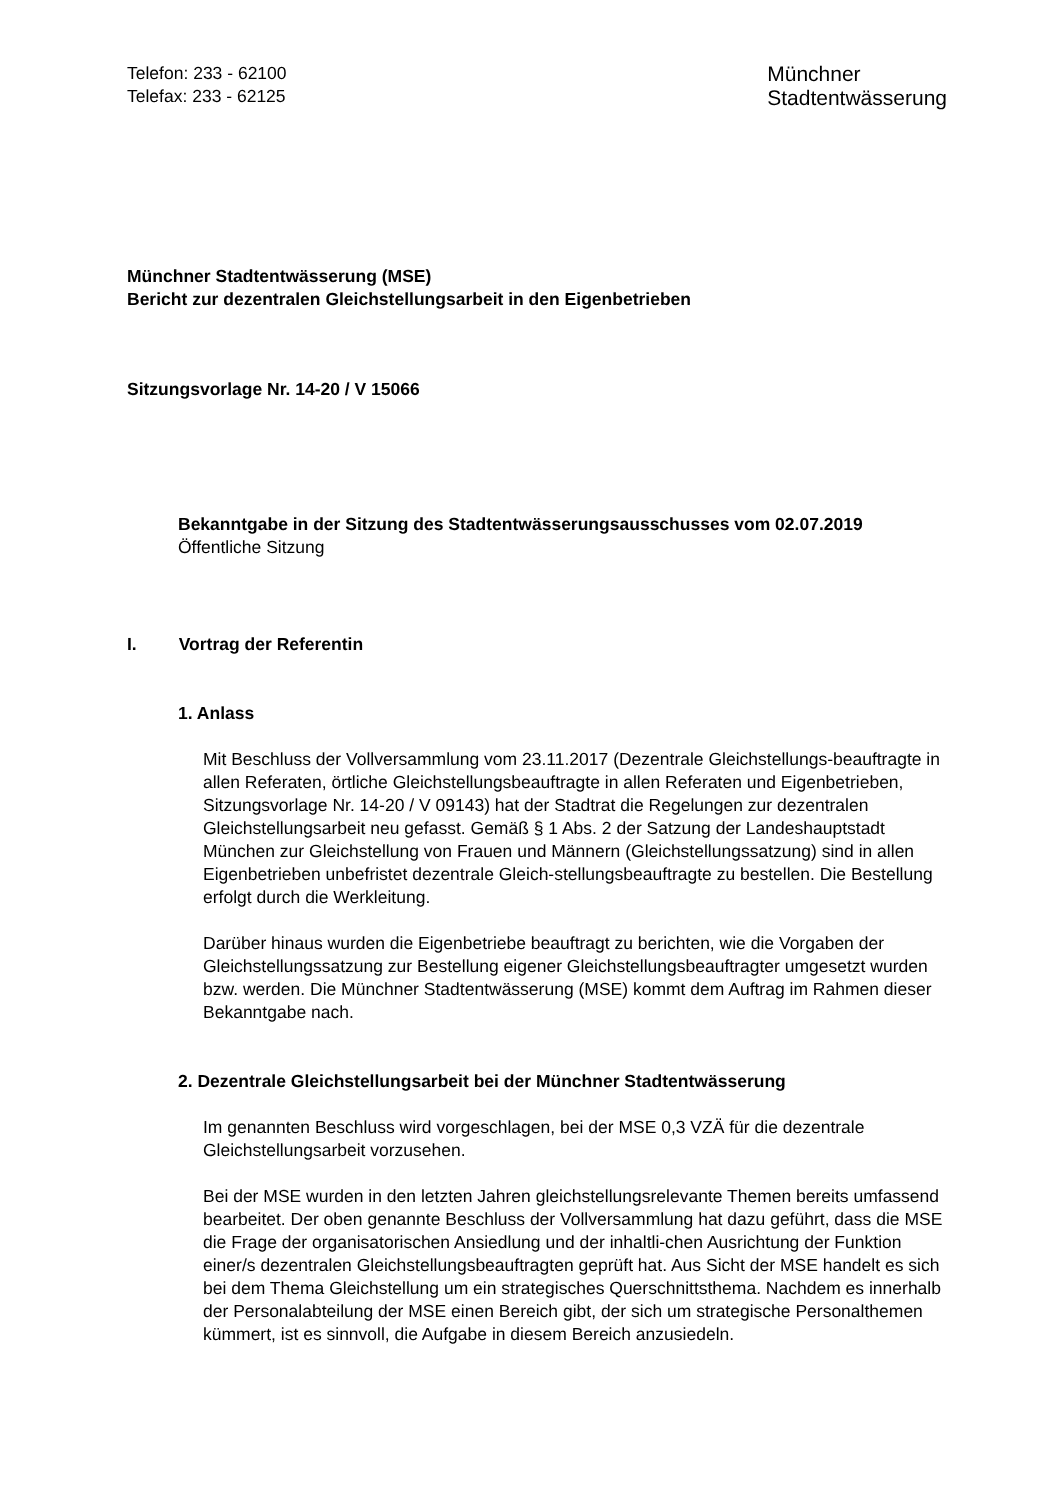Telefon: 233 - 62100
Telefax: 233 - 62125
Münchner
Stadtentwässerung
Münchner Stadtentwässerung (MSE)
Bericht zur dezentralen Gleichstellungsarbeit in den Eigenbetrieben
Sitzungsvorlage Nr. 14-20 / V 15066
Bekanntgabe in der Sitzung des Stadtentwässerungsausschusses vom 02.07.2019
Öffentliche Sitzung
I. Vortrag der Referentin
1. Anlass
Mit Beschluss der Vollversammlung vom 23.11.2017 (Dezentrale Gleichstellungs-beauftragte in allen Referaten, örtliche Gleichstellungsbeauftragte in allen Referaten und Eigenbetrieben, Sitzungsvorlage Nr. 14-20 / V 09143) hat der Stadtrat die Regelungen zur dezentralen Gleichstellungsarbeit neu gefasst. Gemäß § 1 Abs. 2 der Satzung der Landeshauptstadt München zur Gleichstellung von Frauen und Männern (Gleichstellungssatzung) sind in allen Eigenbetrieben unbefristet dezentrale Gleich-stellungsbeauftragte zu bestellen. Die Bestellung erfolgt durch die Werkleitung.
Darüber hinaus wurden die Eigenbetriebe beauftragt zu berichten, wie die Vorgaben der Gleichstellungssatzung zur Bestellung eigener Gleichstellungsbeauftragter umgesetzt wurden bzw. werden. Die Münchner Stadtentwässerung (MSE) kommt dem Auftrag im Rahmen dieser Bekanntgabe nach.
2. Dezentrale Gleichstellungsarbeit bei der Münchner Stadtentwässerung
Im genannten Beschluss wird vorgeschlagen, bei der MSE 0,3 VZÄ für die dezentrale Gleichstellungsarbeit vorzusehen.
Bei der MSE wurden in den letzten Jahren gleichstellungsrelevante Themen bereits umfassend bearbeitet. Der oben genannte Beschluss der Vollversammlung hat dazu geführt, dass die MSE die Frage der organisatorischen Ansiedlung und der inhaltli-chen Ausrichtung der Funktion einer/s dezentralen Gleichstellungsbeauftragten geprüft hat. Aus Sicht der MSE handelt es sich bei dem Thema Gleichstellung um ein strategisches Querschnittsthema. Nachdem es innerhalb der Personalabteilung der MSE einen Bereich gibt, der sich um strategische Personalthemen kümmert, ist es sinnvoll, die Aufgabe in diesem Bereich anzusiedeln.